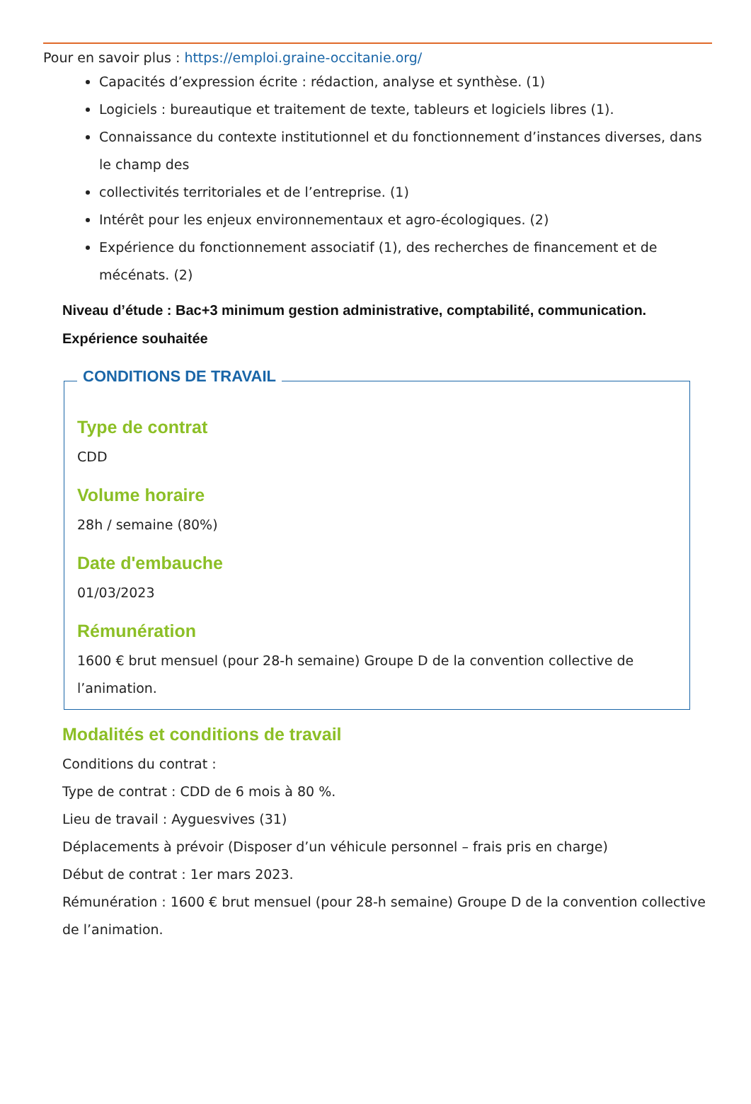Pour en savoir plus : https://emploi.graine-occitanie.org/
Capacités d’expression écrite : rédaction, analyse et synthèse. (1)
Logiciels : bureautique et traitement de texte, tableurs et logiciels libres (1).
Connaissance du contexte institutionnel et du fonctionnement d’instances diverses, dans le champ des
collectivités territoriales et de l’entreprise. (1)
Intérêt pour les enjeux environnementaux et agro-écologiques. (2)
Expérience du fonctionnement associatif (1), des recherches de financement et de mécénats. (2)
Niveau d’étude : Bac+3 minimum gestion administrative, comptabilité, communication.
Expérience souhaitée
CONDITIONS DE TRAVAIL
Type de contrat
CDD
Volume horaire
28h / semaine (80%)
Date d'embauche
01/03/2023
Rémunération
1600 € brut mensuel (pour 28-h semaine) Groupe D de la convention collective de l’animation.
Modalités et conditions de travail
Conditions du contrat :
Type de contrat : CDD de 6 mois à 80 %.
Lieu de travail : Ayguesvives (31)
Déplacements à prévoir (Disposer d’un véhicule personnel – frais pris en charge)
Début de contrat : 1er mars 2023.
Rémunération : 1600 € brut mensuel (pour 28-h semaine) Groupe D de la convention collective de l’animation.